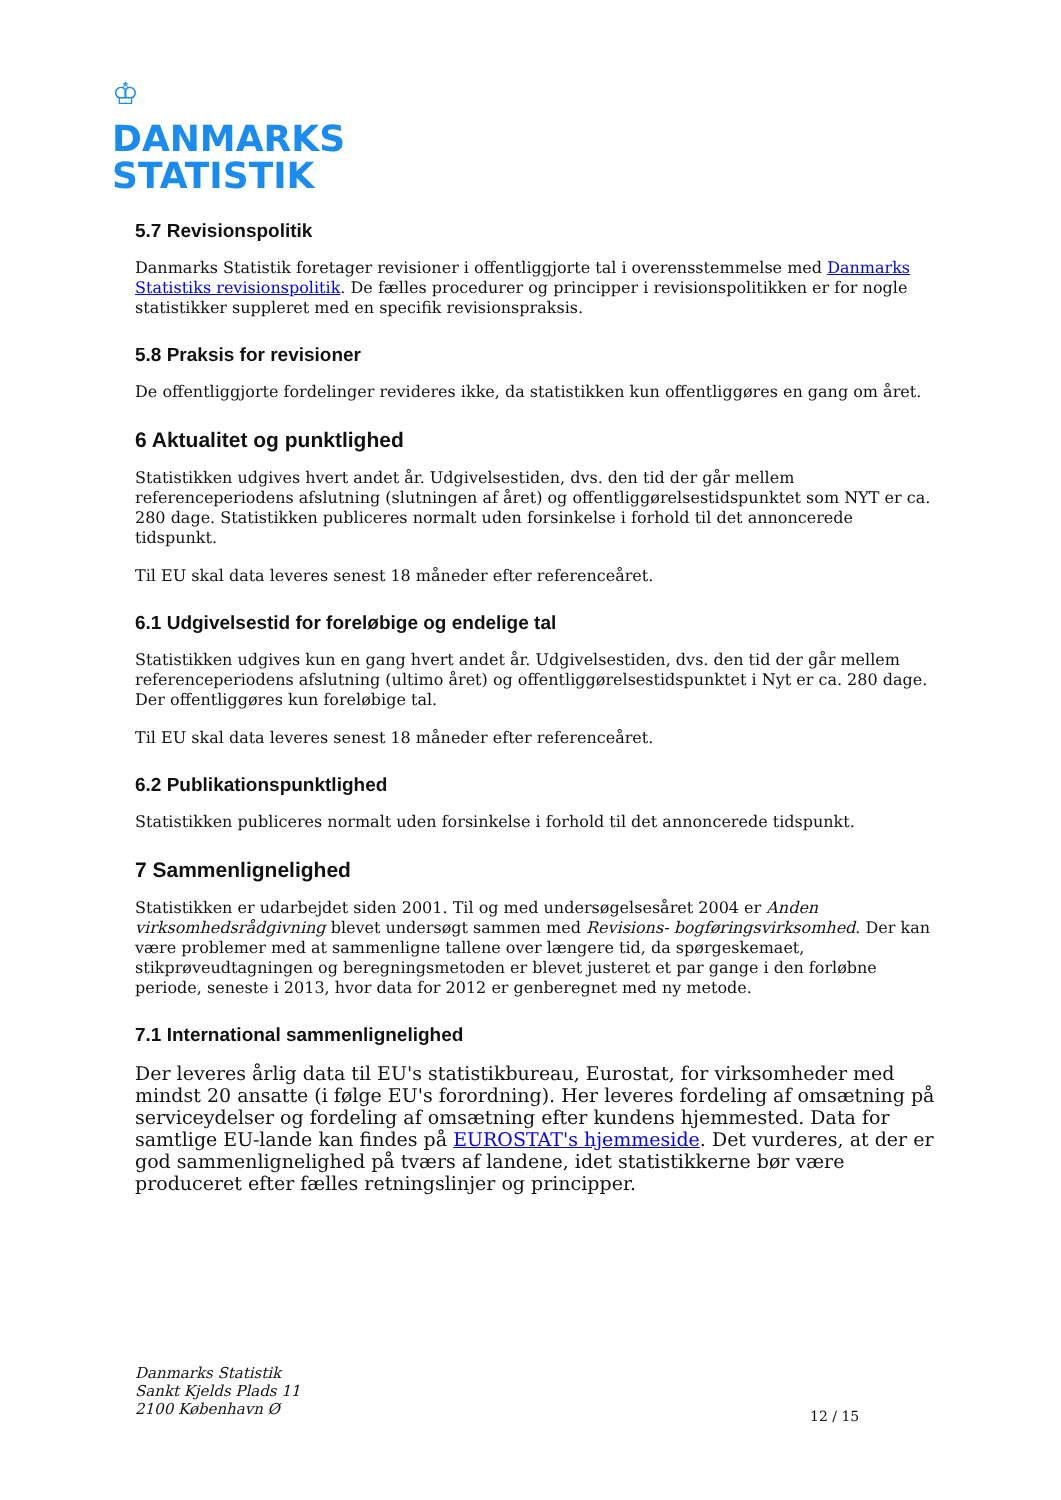♔
DANMARKS
STATISTIK
5.7 Revisionspolitik
Danmarks Statistik foretager revisioner i offentliggjorte tal i overensstemmelse med Danmarks Statistiks revisionspolitik. De fælles procedurer og principper i revisionspolitikken er for nogle statistikker suppleret med en specifik revisionspraksis.
5.8 Praksis for revisioner
De offentliggjorte fordelinger revideres ikke, da statistikken kun offentliggøres en gang om året.
6 Aktualitet og punktlighed
Statistikken udgives hvert andet år. Udgivelsestiden, dvs. den tid der går mellem referenceperiodens afslutning (slutningen af året) og offentliggørelsestidspunktet som NYT er ca. 280 dage. Statistikken publiceres normalt uden forsinkelse i forhold til det annoncerede tidspunkt.
Til EU skal data leveres senest 18 måneder efter referenceåret.
6.1 Udgivelsestid for foreløbige og endelige tal
Statistikken udgives kun en gang hvert andet år. Udgivelsestiden, dvs. den tid der går mellem referenceperiodens afslutning (ultimo året) og offentliggørelsestidspunktet i Nyt er ca. 280 dage. Der offentliggøres kun foreløbige tal.
Til EU skal data leveres senest 18 måneder efter referenceåret.
6.2 Publikationspunktlighed
Statistikken publiceres normalt uden forsinkelse i forhold til det annoncerede tidspunkt.
7 Sammenlignelighed
Statistikken er udarbejdet siden 2001. Til og med undersøgelsesåret 2004 er Anden virksomhedsrådgivning blevet undersøgt sammen med Revisions- bogføringsvirksomhed. Der kan være problemer med at sammenligne tallene over længere tid, da spørgeskemaet, stikprøveudtagningen og beregningsmetoden er blevet justeret et par gange i den forløbne periode, seneste i 2013, hvor data for 2012 er genberegnet med ny metode.
7.1 International sammenlignelighed
Der leveres årlig data til EU's statistikbureau, Eurostat, for virksomheder med mindst 20 ansatte (i følge EU's forordning). Her leveres fordeling af omsætning på serviceydelser og fordeling af omsætning efter kundens hjemmested. Data for samtlige EU-lande kan findes på EUROSTAT's hjemmeside. Det vurderes, at der er god sammenlignelighed på tværs af landene, idet statistikkerne bør være produceret efter fælles retningslinjer og principper.
Danmarks Statistik
Sankt Kjelds Plads 11
2100 København Ø
12 / 15